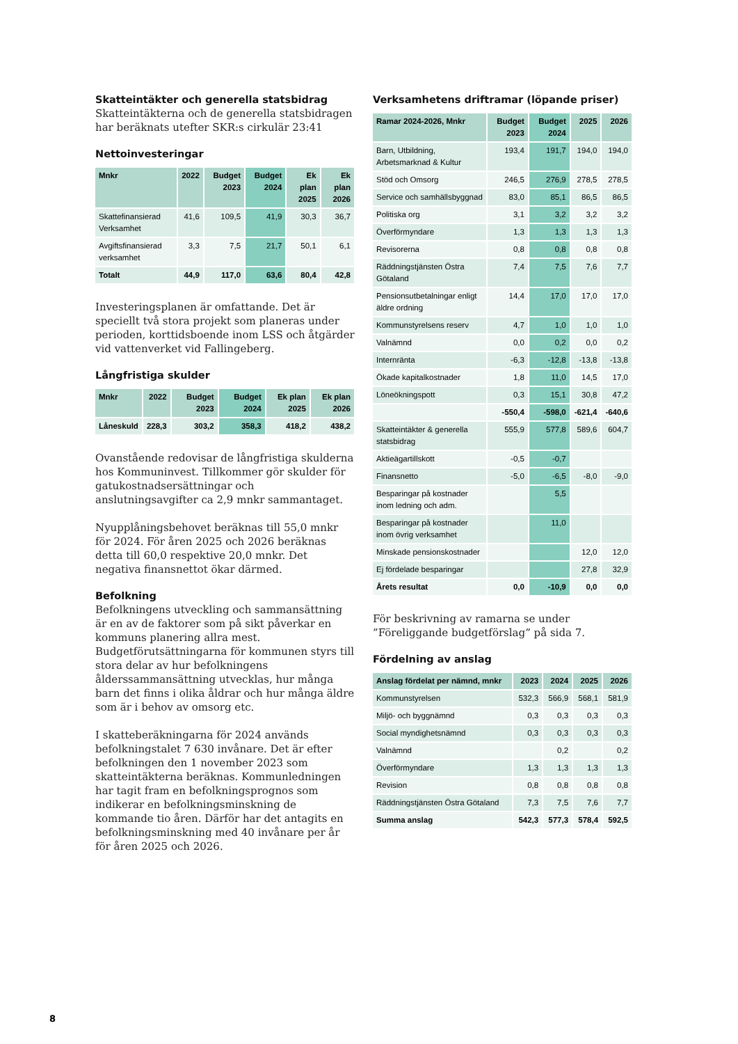Skatteintäkter och generella statsbidrag
Skatteintäkterna och de generella statsbidragen har beräknats utefter SKR:s cirkulär 23:41
Nettoinvesteringar
| Mnkr | 2022 | Budget 2023 | Budget 2024 | Ek plan 2025 | Ek plan 2026 |
| --- | --- | --- | --- | --- | --- |
| Skattefinansierad Verksamhet | 41,6 | 109,5 | 41,9 | 30,3 | 36,7 |
| Avgiftsfinansierad verksamhet | 3,3 | 7,5 | 21,7 | 50,1 | 6,1 |
| Totalt | 44,9 | 117,0 | 63,6 | 80,4 | 42,8 |
Investeringsplanen är omfattande. Det är speciellt två stora projekt som planeras under perioden, korttidsboende inom LSS och åtgärder vid vattenverket vid Fallingeberg.
Långfristiga skulder
| Mnkr | 2022 | Budget 2023 | Budget 2024 | Ek plan 2025 | Ek plan 2026 |
| --- | --- | --- | --- | --- | --- |
| Låneskuld | 228,3 | 303,2 | 358,3 | 418,2 | 438,2 |
Ovanstående redovisar de långfristiga skulderna hos Kommuninvest. Tillkommer gör skulder för gatukostnadsersättningar och anslutningsavgifter ca 2,9 mnkr sammantaget.
Nyupplåningsbehovet beräknas till 55,0 mnkr för 2024. För åren 2025 och 2026 beräknas detta till 60,0 respektive 20,0 mnkr. Det negativa finansnettot ökar därmed.
Befolkning
Befolkningens utveckling och sammansättning är en av de faktorer som på sikt påverkar en kommuns planering allra mest. Budgetförutsättningarna för kommunen styrs till stora delar av hur befolkningens ålderssammansättning utvecklas, hur många barn det finns i olika åldrar och hur många äldre som är i behov av omsorg etc.
I skatteberäkningarna för 2024 används befolkningstalet 7 630 invånare. Det är efter befolkningen den 1 november 2023 som skatteintäkterna beräknas. Kommunledningen har tagit fram en befolkningsprognos som indikerar en befolkningsminskning de kommande tio åren. Därför har det antagits en befolkningsminskning med 40 invånare per år för åren 2025 och 2026.
Verksamhetens driftramar (löpande priser)
| Ramar 2024-2026, Mnkr | Budget 2023 | Budget 2024 | 2025 | 2026 |
| --- | --- | --- | --- | --- |
| Barn, Utbildning, Arbetsmarknad & Kultur | 193,4 | 191,7 | 194,0 | 194,0 |
| Stöd och Omsorg | 246,5 | 276,9 | 278,5 | 278,5 |
| Service och samhällsbyggnad | 83,0 | 85,1 | 86,5 | 86,5 |
| Politiska org | 3,1 | 3,2 | 3,2 | 3,2 |
| Överförmyndare | 1,3 | 1,3 | 1,3 | 1,3 |
| Revisorerna | 0,8 | 0,8 | 0,8 | 0,8 |
| Räddningstjänsten Östra Götaland | 7,4 | 7,5 | 7,6 | 7,7 |
| Pensionsutbetalningar enligt äldre ordning | 14,4 | 17,0 | 17,0 | 17,0 |
| Kommunstyrelsens reserv | 4,7 | 1,0 | 1,0 | 1,0 |
| Valnämnd | 0,0 | 0,2 | 0,0 | 0,2 |
| Internränta | -6,3 | -12,8 | -13,8 | -13,8 |
| Ökade kapitalkostnader | 1,8 | 11,0 | 14,5 | 17,0 |
| Löneökningspott | 0,3 | 15,1 | 30,8 | 47,2 |
| | -550,4 | -598,0 | -621,4 | -640,6 |
| Skatteintäkter & generella statsbidrag | 555,9 | 577,8 | 589,6 | 604,7 |
| Aktieägartillskott | -0,5 | -0,7 | | |
| Finansnetto | -5,0 | -6,5 | -8,0 | -9,0 |
| Besparingar på kostnader inom ledning och adm. | | 5,5 | | |
| Besparingar på kostnader inom övrig verksamhet | | 11,0 | | |
| Minskade pensionskostnader | | | 12,0 | 12,0 |
| Ej fördelade besparingar | | | 27,8 | 32,9 |
| Årets resultat | 0,0 | -10,9 | 0,0 | 0,0 |
För beskrivning av ramarna se under ”Föreliggande budgetförslag” på sida 7.
Fördelning av anslag
| Anslag fördelat per nämnd, mnkr | 2023 | 2024 | 2025 | 2026 |
| --- | --- | --- | --- | --- |
| Kommunstyrelsen | 532,3 | 566,9 | 568,1 | 581,9 |
| Miljö- och byggnämnd | 0,3 | 0,3 | 0,3 | 0,3 |
| Social myndighetsnämnd | 0,3 | 0,3 | 0,3 | 0,3 |
| Valnämnd | | 0,2 | | 0,2 |
| Överförmyndare | 1,3 | 1,3 | 1,3 | 1,3 |
| Revision | 0,8 | 0,8 | 0,8 | 0,8 |
| Räddningstjänsten Östra Götaland | 7,3 | 7,5 | 7,6 | 7,7 |
| Summa anslag | 542,3 | 577,3 | 578,4 | 592,5 |
8